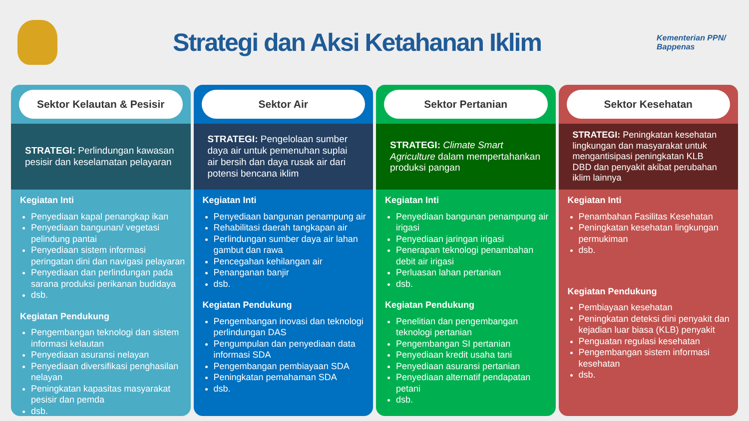Strategi dan Aksi Ketahanan Iklim
Kementerian PPN/ Bappenas
Sektor Kelautan & Pesisir
STRATEGI: Perlindungan kawasan pesisir dan keselamatan pelayaran
Kegiatan Inti
Penyediaan kapal penangkap ikan
Penyediaan bangunan/ vegetasi pelindung pantai
Penyediaan sistem informasi peringatan dini dan navigasi pelayaran
Penyediaan dan perlindungan pada sarana produksi perikanan budidaya
dsb.
Kegiatan Pendukung
Pengembangan teknologi dan sistem informasi kelautan
Penyediaan asuransi nelayan
Penyediaan diversifikasi penghasilan nelayan
Peningkatan kapasitas masyarakat pesisir dan pemda
dsb.
Sektor Air
STRATEGI: Pengelolaan sumber daya air untuk pemenuhan suplai air bersih dan daya rusak air dari potensi bencana iklim
Kegiatan Inti
Penyediaan bangunan penampung air
Rehabilitasi daerah tangkapan air
Perlindungan sumber daya air lahan gambut dan rawa
Pencegahan kehilangan air
Penanganan banjir
dsb.
Kegiatan Pendukung
Pengembangan inovasi dan teknologi perlindungan DAS
Pengumpulan dan penyediaan data informasi SDA
Pengembangan pembiayaan SDA
Peningkatan pemahaman SDA
dsb.
Sektor Pertanian
STRATEGI: Climate Smart Agriculture dalam mempertahankan produksi pangan
Kegiatan Inti
Penyediaan bangunan penampung air irigasi
Penyediaan jaringan irigasi
Penerapan teknologi penambahan debit air irigasi
Perluasan lahan pertanian
dsb.
Kegiatan Pendukung
Penelitian dan pengembangan teknologi pertanian
Pengembangan SI pertanian
Penyediaan kredit usaha tani
Penyediaan asuransi pertanian
Penyediaan alternatif pendapatan petani
dsb.
Sektor Kesehatan
STRATEGI: Peningkatan kesehatan lingkungan dan masyarakat untuk mengantisipasi peningkatan KLB DBD dan penyakit akibat perubahan iklim lainnya
Kegiatan Inti
Penambahan Fasilitas Kesehatan
Peningkatan kesehatan lingkungan permukiman
dsb.
Kegiatan Pendukung
Pembiayaan kesehatan
Peningkatan deteksi dini penyakit dan kejadian luar biasa (KLB) penyakit
Penguatan regulasi kesehatan
Pengembangan sistem informasi kesehatan
dsb.